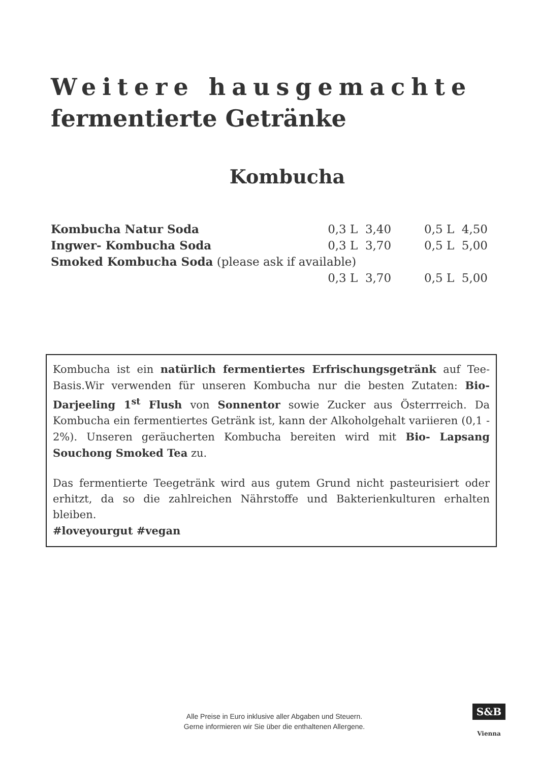Weitere hausgemachte
fermentierte Getränke
Kombucha
| Kombucha Natur Soda | 0,3 L 3,40 | 0,5 L 4,50 |
| Ingwer- Kombucha Soda | 0,3 L 3,70 | 0,5 L 5,00 |
| Smoked Kombucha Soda (please ask if available) | | |
| | 0,3 L 3,70 | 0,5 L 5,00 |
Kombucha ist ein natürlich fermentiertes Erfrischungsgetränk auf Tee-Basis.Wir verwenden für unseren Kombucha nur die besten Zutaten: Bio- Darjeeling 1<sup>st</sup> Flush von Sonnentor sowie Zucker aus Österrreich. Da Kombucha ein fermentiertes Getränk ist, kann der Alkoholgehalt variieren (0,1 - 2%). Unseren geräucherten Kombucha bereiten wird mit Bio- Lapsang Souchong Smoked Tea zu.
Das fermentierte Teegetränk wird aus gutem Grund nicht pasteurisiert oder erhitzt, da so die zahlreichen Nährstoffe und Bakterienkulturen erhalten bleiben.
#loveyourgut #vegan
Alle Preise in Euro inklusive aller Abgaben und Steuern.
Gerne informieren wir Sie über die enthaltenen Allergene.
S&B
Vienna